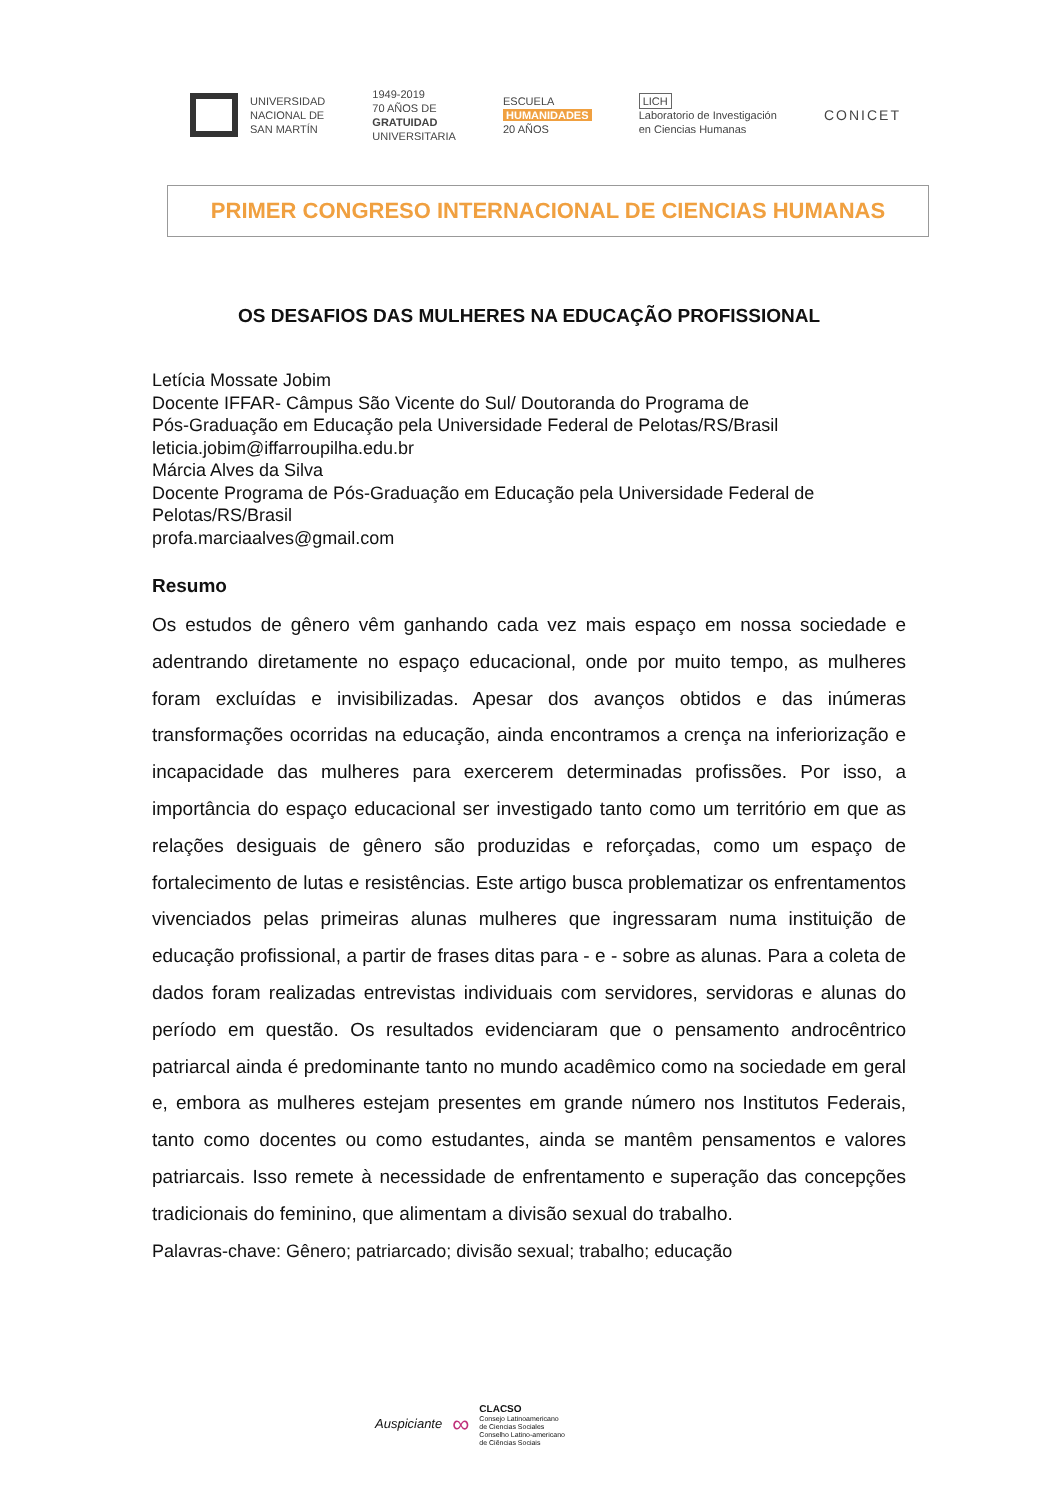UNIVERSIDAD
NACIONAL DE
SAN MARTÍN
1949-2019
70 AÑOS DE
GRATUIDAD
UNIVERSITARIA
ESCUELA
HUMANIDADES
20 AÑOS
LICH
Laboratorio de Investigación
en Ciencias Humanas
CONICET
PRIMER CONGRESO INTERNACIONAL DE CIENCIAS HUMANAS
OS DESAFIOS DAS MULHERES NA EDUCAÇÃO PROFISSIONAL
Letícia Mossate Jobim
Docente IFFAR- Câmpus São Vicente do Sul/ Doutoranda do Programa de
Pós-Graduação em Educação pela Universidade Federal de Pelotas/RS/Brasil
leticia.jobim@iffarroupilha.edu.br
Márcia Alves da Silva
Docente Programa de Pós-Graduação em Educação pela Universidade Federal de
Pelotas/RS/Brasil
profa.marciaalves@gmail.com
Resumo
Os estudos de gênero vêm ganhando cada vez mais espaço em nossa sociedade e adentrando diretamente no espaço educacional, onde por muito tempo, as mulheres foram excluídas e invisibilizadas. Apesar dos avanços obtidos e das inúmeras transformações ocorridas na educação, ainda encontramos a crença na inferiorização e incapacidade das mulheres para exercerem determinadas profissões. Por isso, a importância do espaço educacional ser investigado tanto como um território em que as relações desiguais de gênero são produzidas e reforçadas, como um espaço de fortalecimento de lutas e resistências. Este artigo busca problematizar os enfrentamentos vivenciados pelas primeiras alunas mulheres que ingressaram numa instituição de educação profissional, a partir de frases ditas para - e - sobre as alunas. Para a coleta de dados foram realizadas entrevistas individuais com servidores, servidoras e alunas do período em questão. Os resultados evidenciaram que o pensamento androcêntrico patriarcal ainda é predominante tanto no mundo acadêmico como na sociedade em geral e, embora as mulheres estejam presentes em grande número nos Institutos Federais, tanto como docentes ou como estudantes, ainda se mantêm pensamentos e valores patriarcais. Isso remete à necessidade de enfrentamento e superação das concepções tradicionais do feminino, que alimentam a divisão sexual do trabalho.
Palavras-chave: Gênero; patriarcado; divisão sexual; trabalho; educação
Auspiciante ∞
CLACSO
Consejo Latinoamericano
de Ciencias Sociales
Conselho Latino-americano
de Ciências Sociais